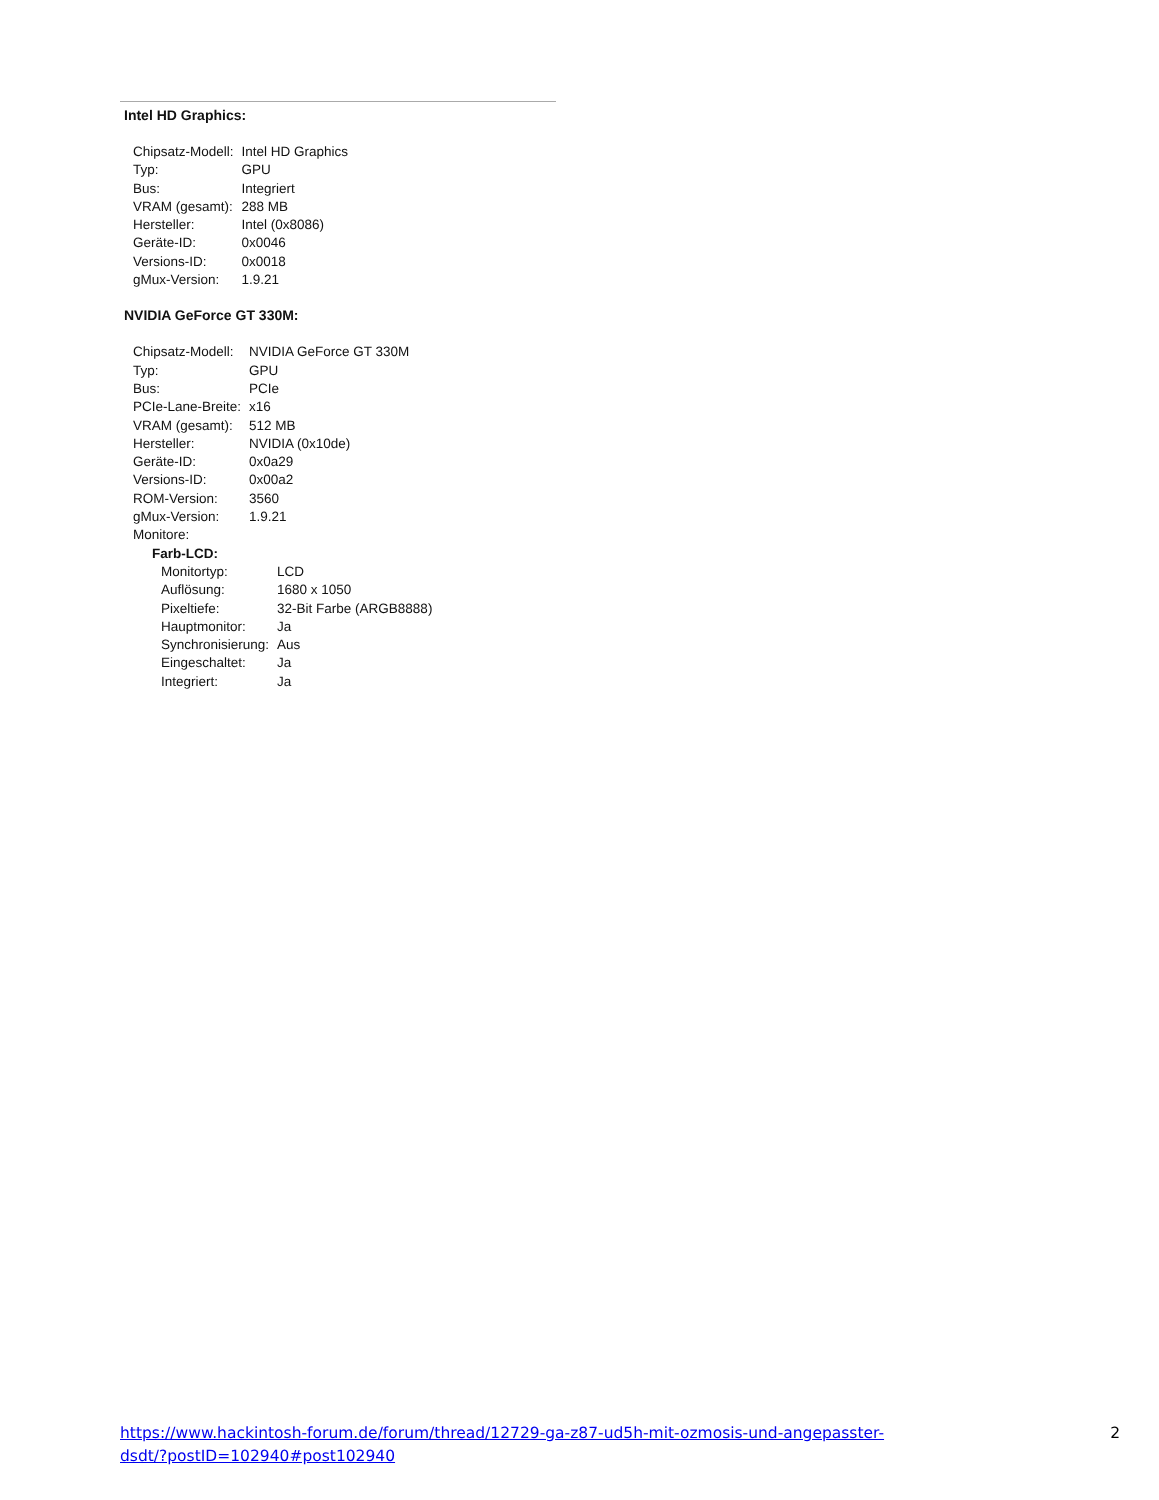Intel HD Graphics:
| Chipsatz-Modell: | Intel HD Graphics |
| Typ: | GPU |
| Bus: | Integriert |
| VRAM (gesamt): | 288 MB |
| Hersteller: | Intel (0x8086) |
| Geräte-ID: | 0x0046 |
| Versions-ID: | 0x0018 |
| gMux-Version: | 1.9.21 |
NVIDIA GeForce GT 330M:
| Chipsatz-Modell: | NVIDIA GeForce GT 330M |
| Typ: | GPU |
| Bus: | PCIe |
| PCIe-Lane-Breite: | x16 |
| VRAM (gesamt): | 512 MB |
| Hersteller: | NVIDIA (0x10de) |
| Geräte-ID: | 0x0a29 |
| Versions-ID: | 0x00a2 |
| ROM-Version: | 3560 |
| gMux-Version: | 1.9.21 |
| Monitore: | |
| Farb-LCD: | |
| Monitortyp: | LCD |
| Auflösung: | 1680 x 1050 |
| Pixeltiefe: | 32-Bit Farbe (ARGB8888) |
| Hauptmonitor: | Ja |
| Synchronisierung: | Aus |
| Eingeschaltet: | Ja |
| Integriert: | Ja |
https://www.hackintosh-forum.de/forum/thread/12729-ga-z87-ud5h-mit-ozmosis-und-angepasster-
dsdt/?postID=102940#post102940
2